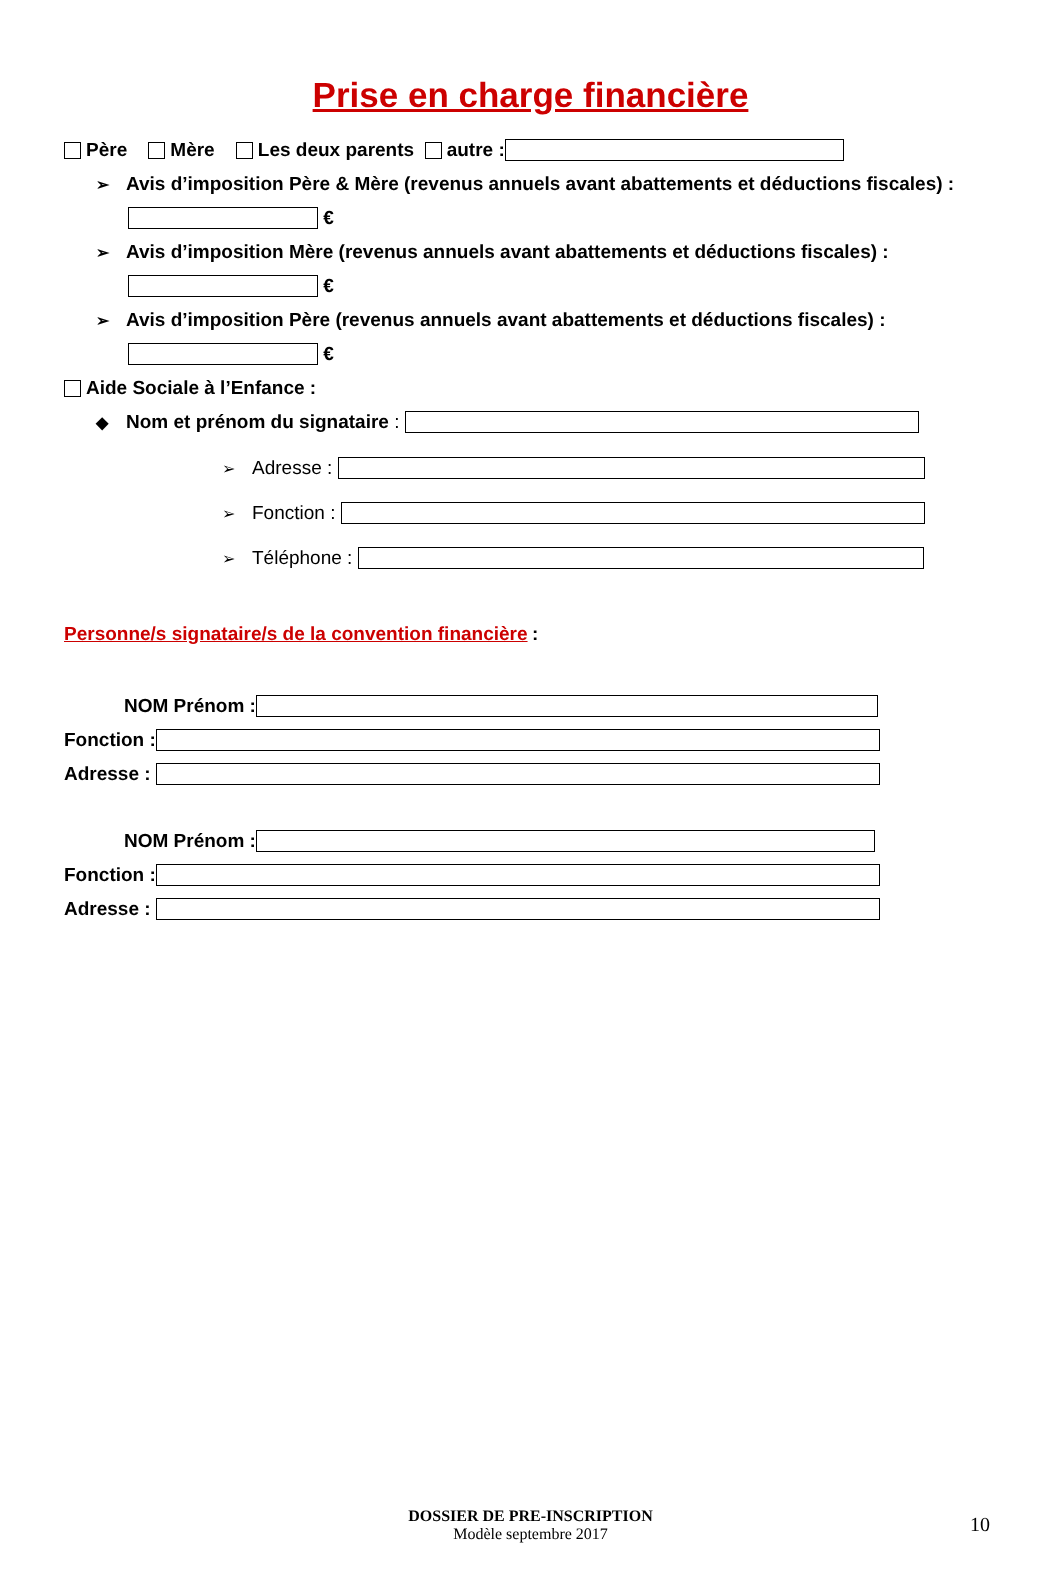Prise en charge financière
Père Mère Les deux parents autre :
➢ Avis d’imposition Père & Mère (revenus annuels avant abattements et déductions fiscales) :
€
➢ Avis d’imposition Mère (revenus annuels avant abattements et déductions fiscales) :
€
➢ Avis d’imposition Père (revenus annuels avant abattements et déductions fiscales) :
€
Aide Sociale à l’Enfance :
◆ Nom et prénom du signataire :
➢ Adresse :
➢ Fonction :
➢ Téléphone :
Personne/s signataire/s de la convention financière :
NOM Prénom :
Fonction :
Adresse :
NOM Prénom :
Fonction :
Adresse :
DOSSIER DE PRE-INSCRIPTION
Modèle septembre 2017
10